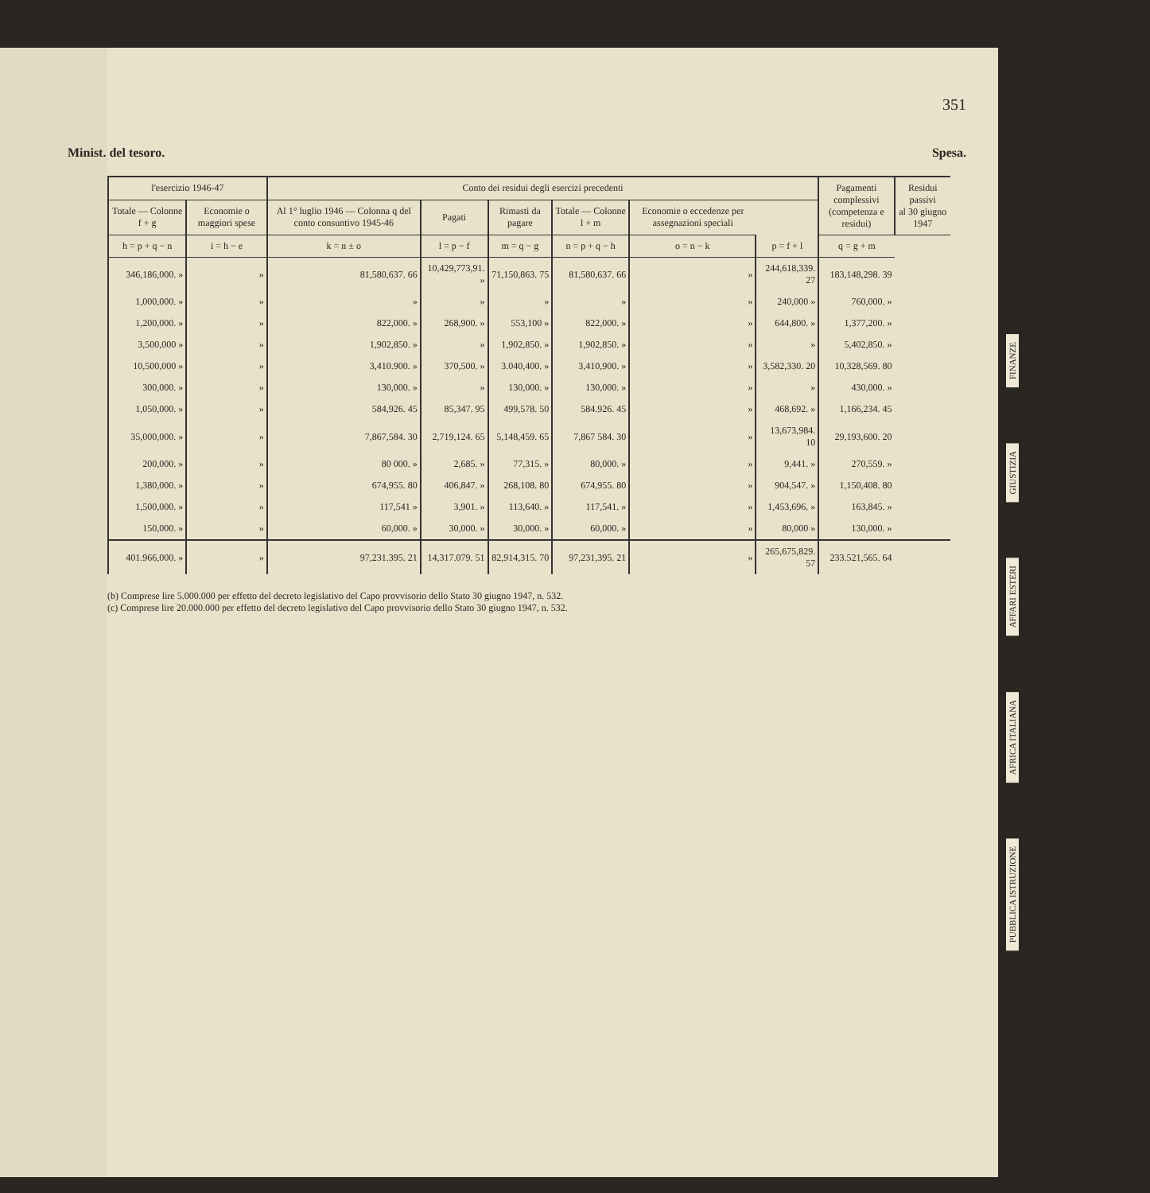351
Minist. del tesoro. Spesa.
| l'esercizio 1946-47 | | Conto dei residui degli esercizi precedenti | | | | | | Pagamenti complessivi (competenza e residui) | Residui passivi al 30 giugno 1947 |
| --- | --- | --- | --- | --- | --- | --- | --- | --- | --- |
| Totale — Colonne f + g | Economie o maggiori spese | Al 1° luglio 1946 — Colonna q del conto consuntivo 1945-46 | Pagati | Rimasti da pagare | Totale — Colonne l + m | Economie o eccedenze per assegnazioni speciali | | | |
| h = p + q − n | i = h − e | k = n ± o | l = p − f | m = q − g | n = p + q − h | o = n − k | p = f + l | q = g + m | |
| 346,186,000. » | » | 81,580,637. 66 | 10,429,773,91. » | 71,150,863. 75 | 81,580,637. 66 | » | 244,618,339. 27 | 183,148,298. 39 | |
| 1,000,000. » | » | » | » | » | » | » | 240,000 » | 760,000. » | |
| 1,200,000. » | » | 822,000. » | 268,900. » | 553,100 » | 822,000. » | » | 644,800. » | 1,377,200. » | |
| 3,500,000 » | » | 1,902,850. » | » | 1,902,850. » | 1,902,850. » | » | » | 5,402,850. » | |
| 10,500,000 » | » | 3,410.900. » | 370,500. » | 3.040,400. » | 3,410,900. » | » | 3,582,330. 20 | 10,328,569. 80 | |
| 300,000. » | » | 130,000. » | » | 130,000. » | 130,000. » | » | » | 430,000. » | |
| 1,050,000. » | » | 584,926. 45 | 85,347. 95 | 499,578. 50 | 584.926. 45 | » | 468,692. » | 1,166,234. 45 | |
| 35,000,000. » | » | 7,867,584. 30 | 2,719,124. 65 | 5,148,459. 65 | 7,867 584. 30 | » | 13,673,984. 10 | 29,193,600. 20 | |
| 200,000. » | » | 80 000. » | 2,685. » | 77,315. » | 80,000. » | » | 9,441. » | 270,559. » | |
| 1,380,000. » | » | 674,955. 80 | 406,847. » | 268,108. 80 | 674,955. 80 | » | 904,547. » | 1,150,408. 80 | |
| 1,500,000. » | » | 117,541 » | 3,901. » | 113,640. » | 117,541. » | » | 1,453,696. » | 163,845. » | |
| 150,000. » | » | 60,000. » | 30,000. » | 30,000. » | 60,000. » | » | 80,000 » | 130,000. » | |
| 401.966,000. » | » | 97,231.395. 21 | 14,317.079. 51 | 82,914,315. 70 | 97,231,395. 21 | » | 265,675,829. 57 | 233.521,565. 64 | |
(b) Comprese lire 5.000.000 per effetto del decreto legislativo del Capo provvisorio dello Stato 30 giugno 1947, n. 532.
(c) Comprese lire 20.000.000 per effetto del decreto legislativo del Capo provvisorio dello Stato 30 giugno 1947, n. 532.
FINANZE
GIUSTIZIA
AFFARI ESTERI
AFRICA ITALIANA
PUBBLICA ISTRUZIONE